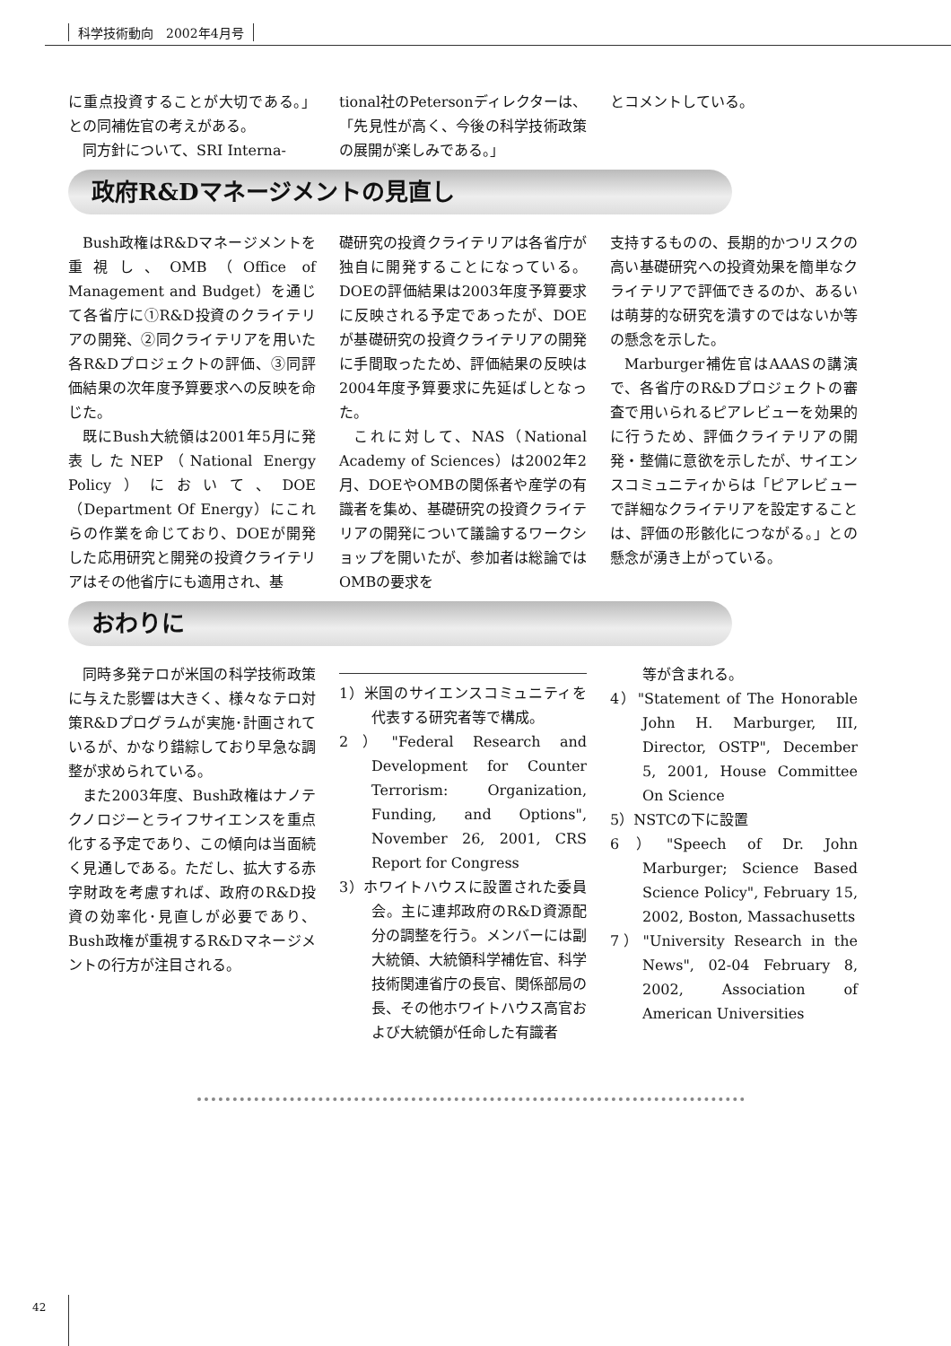科学技術動向　2002年4月号
に重点投資することが大切である。」との同補佐官の考えがある。
同方針について、SRI Interna-
tional社のPetersonディレクターは、「先見性が高く、今後の科学技術政策の展開が楽しみである。」
とコメントしている。
政府R&Dマネージメントの見直し
Bush政権はR&Dマネージメントを重視し、OMB（Office of Management and Budget）を通じて各省庁に①R&D投資のクライテリアの開発、②同クライテリアを用いた各R&Dプロジェクトの評価、③同評価結果の次年度予算要求への反映を命じた。
既にBush大統領は2001年5月に発表したNEP（National Energy Policy）において、DOE（Department Of Energy）にこれらの作業を命じており、DOEが開発した応用研究と開発の投資クライテリアはその他省庁にも適用され、基
礎研究の投資クライテリアは各省庁が独自に開発することになっている。DOEの評価結果は2003年度予算要求に反映される予定であったが、DOEが基礎研究の投資クライテリアの開発に手間取ったため、評価結果の反映は2004年度予算要求に先延ばしとなった。
これに対して、NAS（National Academy of Sciences）は2002年2月、DOEやOMBの関係者や産学の有識者を集め、基礎研究の投資クライテリアの開発について議論するワークショップを開いたが、参加者は総論ではOMBの要求を
支持するものの、長期的かつリスクの高い基礎研究への投資効果を簡単なクライテリアで評価できるのか、あるいは萌芽的な研究を潰すのではないか等の懸念を示した。
Marburger補佐官はAAASの講演で、各省庁のR&Dプロジェクトの審査で用いられるピアレビューを効果的に行うため、評価クライテリアの開発・整備に意欲を示したが、サイエンスコミュニティからは「ピアレビューで詳細なクライテリアを設定することは、評価の形骸化につながる。」との懸念が湧き上がっている。
おわりに
同時多発テロが米国の科学技術政策に与えた影響は大きく、様々なテロ対策R&Dプログラムが実施･計画されているが、かなり錯綜しており早急な調整が求められている。
また2003年度、Bush政権はナノテクノロジーとライフサイエンスを重点化する予定であり、この傾向は当面続く見通しである。ただし、拡大する赤字財政を考慮すれば、政府のR&D投資の効率化･見直しが必要であり、Bush政権が重視するR&Dマネージメントの行方が注目される。
1）米国のサイエンスコミュニティを代表する研究者等で構成。
2）"Federal Research and Development for Counter Terrorism: Organization, Funding, and Options", November 26, 2001, CRS Report for Congress
3）ホワイトハウスに設置された委員会。主に連邦政府のR&D資源配分の調整を行う。メンバーには副大統領、大統領科学補佐官、科学技術関連省庁の長官、関係部局の長、その他ホワイトハウス高官および大統領が任命した有識者
等が含まれる。
4）"Statement of The Honorable John H. Marburger, III, Director, OSTP", December 5, 2001, House Committee On Science
5）NSTCの下に設置
6）"Speech of Dr. John Marburger; Science Based Science Policy", February 15, 2002, Boston, Massachusetts
7）"University Research in the News", 02-04 February 8, 2002, Association of American Universities
42